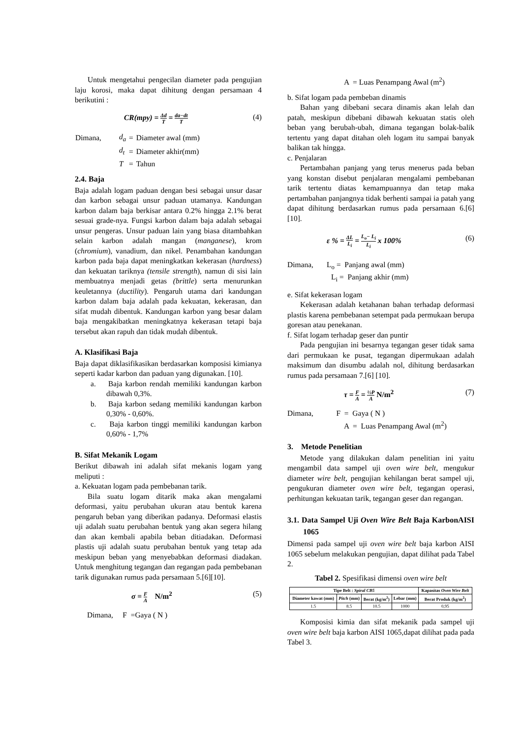Untuk mengetahui pengecilan diameter pada pengujian laju korosi, maka dapat dihitung dengan persamaan 4 berikutini :
CR(mpy) = Δd T = da−dt T (4)
| Dimana, | d<sub>a</sub> | = | Diameter awal (mm) |
| | d<sub>t</sub> | = | Diameter akhir(mm) |
| | T | = | Tahun |
2.4. Baja
Baja adalah logam paduan dengan besi sebagai unsur dasar dan karbon sebagai unsur paduan utamanya. Kandungan karbon dalam baja berkisar antara 0.2% hingga 2.1% berat sesuai grade-nya. Fungsi karbon dalam baja adalah sebagai unsur pengeras. Unsur paduan lain yang biasa ditambahkan selain karbon adalah mangan (manganese), krom (chromium), vanadium, dan nikel. Penambahan kandungan karbon pada baja dapat meningkatkan kekerasan (hardness) dan kekuatan tariknya (tensile strength), namun di sisi lain membuatnya menjadi getas (brittle) serta menurunkan keuletannya (ductility). Pengaruh utama dari kandungan karbon dalam baja adalah pada kekuatan, kekerasan, dan sifat mudah dibentuk. Kandungan karbon yang besar dalam baja mengakibatkan meningkatnya kekerasan tetapi baja tersebut akan rapuh dan tidak mudah dibentuk.
A. Klasifikasi Baja
Baja dapat diklasifikasikan berdasarkan komposisi kimianya seperti kadar karbon dan paduan yang digunakan. [10].
a. Baja karbon rendah memiliki kandungan karbon dibawah 0,3%.
b. Baja karbon sedang memiliki kandungan karbon 0,30% - 0,60%.
c. Baja karbon tinggi memiliki kandungan karbon 0,60% - 1,7%
B. Sifat Mekanik Logam
Berikut dibawah ini adalah sifat mekanis logam yang meliputi :
a. Kekuatan logam pada pembebanan tarik.
Bila suatu logam ditarik maka akan mengalami deformasi, yaitu perubahan ukuran atau bentuk karena pengaruh beban yang diberikan padanya. Deformasi elastis uji adalah suatu perubahan bentuk yang akan segera hilang dan akan kembali apabila beban ditiadakan. Deformasi plastis uji adalah suatu perubahan bentuk yang tetap ada meskipun beban yang menyebabkan deformasi diadakan. Untuk menghitung tegangan dan regangan pada pembebanan tarik digunakan rumus pada persamaan 5.[6][10].
σ = F A N/m<sup>2</sup> (5)
Dimana, F =Gaya ( N )
A = Luas Penampang Awal (m<sup>2</sup>)
b. Sifat logam pada pembeban dinamis
Bahan yang dibebani secara dinamis akan lelah dan patah, meskipun dibebani dibawah kekuatan statis oleh beban yang berubah-ubah, dimana tegangan bolak-balik tertentu yang dapat ditahan oleh logam itu sampai banyak balikan tak hingga.
c. Penjalaran
Pertambahan panjang yang terus menerus pada beban yang konstan disebut penjalaran mengalami pembebanan tarik tertentu diatas kemampuannya dan tetap maka pertambahan panjangnya tidak berhenti sampai ia patah yang dapat dihitung berdasarkan rumus pada persamaan 6.[6] [10].
ε % = ΔL L<sub>i</sub> = L<sub>o</sub>− L<sub>i</sub> L<sub>i</sub> x 100% (6)
Dimana, L<sub>o</sub> = Panjang awal (mm)
L<sub>i</sub> = Panjang akhir (mm)
e. Sifat kekerasan logam
Kekerasan adalah ketahanan bahan terhadap deformasi plastis karena pembebanan setempat pada permukaan berupa goresan atau penekanan.
f. Sifat logam terhadap geser dan puntir
Pada pengujian ini besarnya tegangan geser tidak sama dari permukaan ke pusat, tegangan dipermukaan adalah maksimum dan disumbu adalah nol, dihitung berdasarkan rumus pada persamaan 7.[6] [10].
τ = F A = ½P A N/m<sup>2</sup> (7)
Dimana, F = Gaya ( N )
A = Luas Penampang Awal (m<sup>2</sup>)
3. Metode Penelitian
Metode yang dilakukan dalam penelitian ini yaitu mengambil data sampel uji oven wire belt, mengukur diameter wire belt, pengujian kehilangan berat sampel uji, pengukuran diameter oven wire belt, tegangan operasi, perhitungan kekuatan tarik, tegangan geser dan regangan.
3.1. Data Sampel Uji Oven Wire Belt Baja KarbonAISI 1065
Dimensi pada sampel uji oven wire belt baja karbon AISI 1065 sebelum melakukan pengujian, dapat dilihat pada Tabel 2.
Tabel 2. Spesifikasi dimensi oven wire belt
| Tipe Belt : Spiral CB5 | | | | Kapasitas Oven Wire Belt |
| --- | --- | --- | --- | --- |
| Diameter kawat (mm) | Pitch (mm) | Berat (kg/m<sup>2</sup>) | Lebar (mm) | Berat Produk (kg/m<sup>2</sup>) |
| 1.5 | 8.5 | 10.5 | 1000 | 0,95 |
Komposisi kimia dan sifat mekanik pada sampel uji oven wire belt baja karbon AISI 1065,dapat dilihat pada pada Tabel 3.